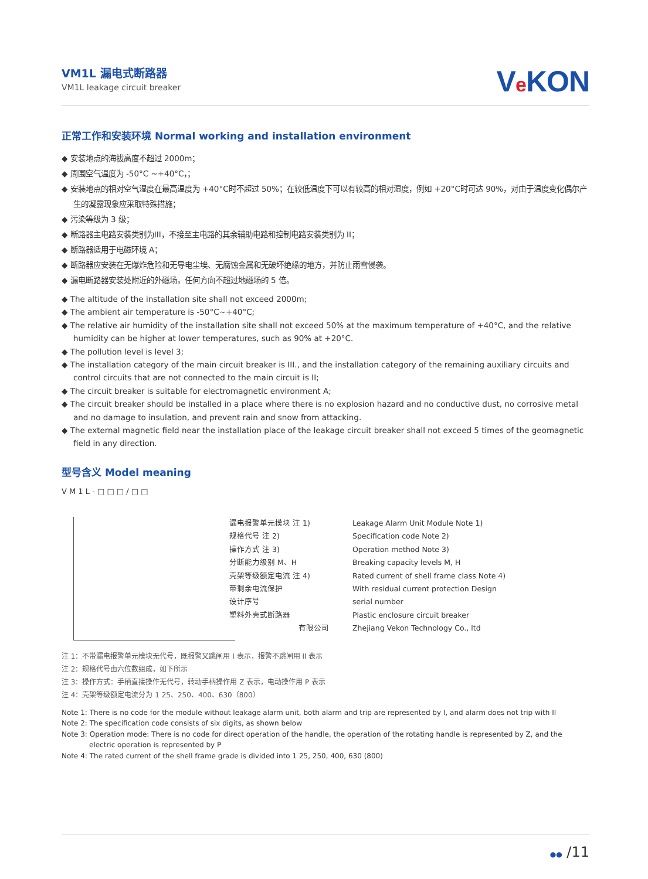VM1L 漏电式断路器
VM1L leakage circuit breaker
Ve KON
正常工作和安装环境 Normal working and installation environment
◆ 安装地点的海拔高度不超过 2000m；
◆ 周围空气温度为 -50°C ~+40°C，；
◆ 安装地点的相对空气湿度在最高温度为 +40°C时不超过 50%；在较低温度下可以有较高的相对湿度，例如 +20°C时可达 90%，对由于温度变化偶尔产生的凝露现象应采取特殊措施；
◆ 污染等级为 3 级；
◆ 断路器主电路安装类别为III，不接至主电路的其余辅助电路和控制电路安装类别为 II；
◆ 断路器适用于电磁环境 A；
◆ 断路器应安装在无爆炸危险和无导电尘埃、无腐蚀金属和无破坏绝缘的地方，并防止雨雪侵袭。
◆ 漏电断路器安装处附近的外磁场，任何方向不超过地磁场的 5 倍。
◆ The altitude of the installation site shall not exceed 2000m;
◆ The ambient air temperature is -50°C~+40°C;
◆ The relative air humidity of the installation site shall not exceed 50% at the maximum temperature of +40°C, and the relative humidity can be higher at lower temperatures, such as 90% at +20°C.
◆ The pollution level is level 3;
◆ The installation category of the main circuit breaker is III., and the installation category of the remaining auxiliary circuits and control circuits that are not connected to the main circuit is II;
◆ The circuit breaker is suitable for electromagnetic environment A;
◆ The circuit breaker should be installed in a place where there is no explosion hazard and no conductive dust, no corrosive metal and no damage to insulation, and prevent rain and snow from attacking.
◆ The external magnetic field near the installation place of the leakage circuit breaker shall not exceed 5 times of the geomagnetic field in any direction.
型号含义 Model meaning
V M 1 L - □ □ □ / □ □
漏电报警单元模块 注 1)
规格代号 注 2)
操作方式 注 3)
分断能力级别 M、H
壳架等级额定电流 注 4)
带剩余电流保护
设计序号
塑料外壳式断路器
有限公司
Leakage Alarm Unit Module Note 1)
Specification code Note 2)
Operation method Note 3)
Breaking capacity levels M, H
Rated current of shell frame class Note 4)
With residual current protection Design
serial number
Plastic enclosure circuit breaker
Zhejiang Vekon Technology Co., ltd
注 1：不带漏电报警单元模块无代号，既报警又跳闸用 I 表示，报警不跳闸用 II 表示
注 2：规格代号由六位数组成，如下所示
注 3：操作方式：手柄直接操作无代号，转动手柄操作用 Z 表示，电动操作用 P 表示
注 4：壳架等级额定电流分为 1 25、250、400、630（800）
Note 1: There is no code for the module without leakage alarm unit, both alarm and trip are represented by I, and alarm does not trip with II
Note 2: The specification code consists of six digits, as shown below
Note 3: Operation mode: There is no code for direct operation of the handle, the operation of the rotating handle is represented by Z, and the electric operation is represented by P
Note 4: The rated current of the shell frame grade is divided into 1 25, 250, 400, 630 (800)
●● /11